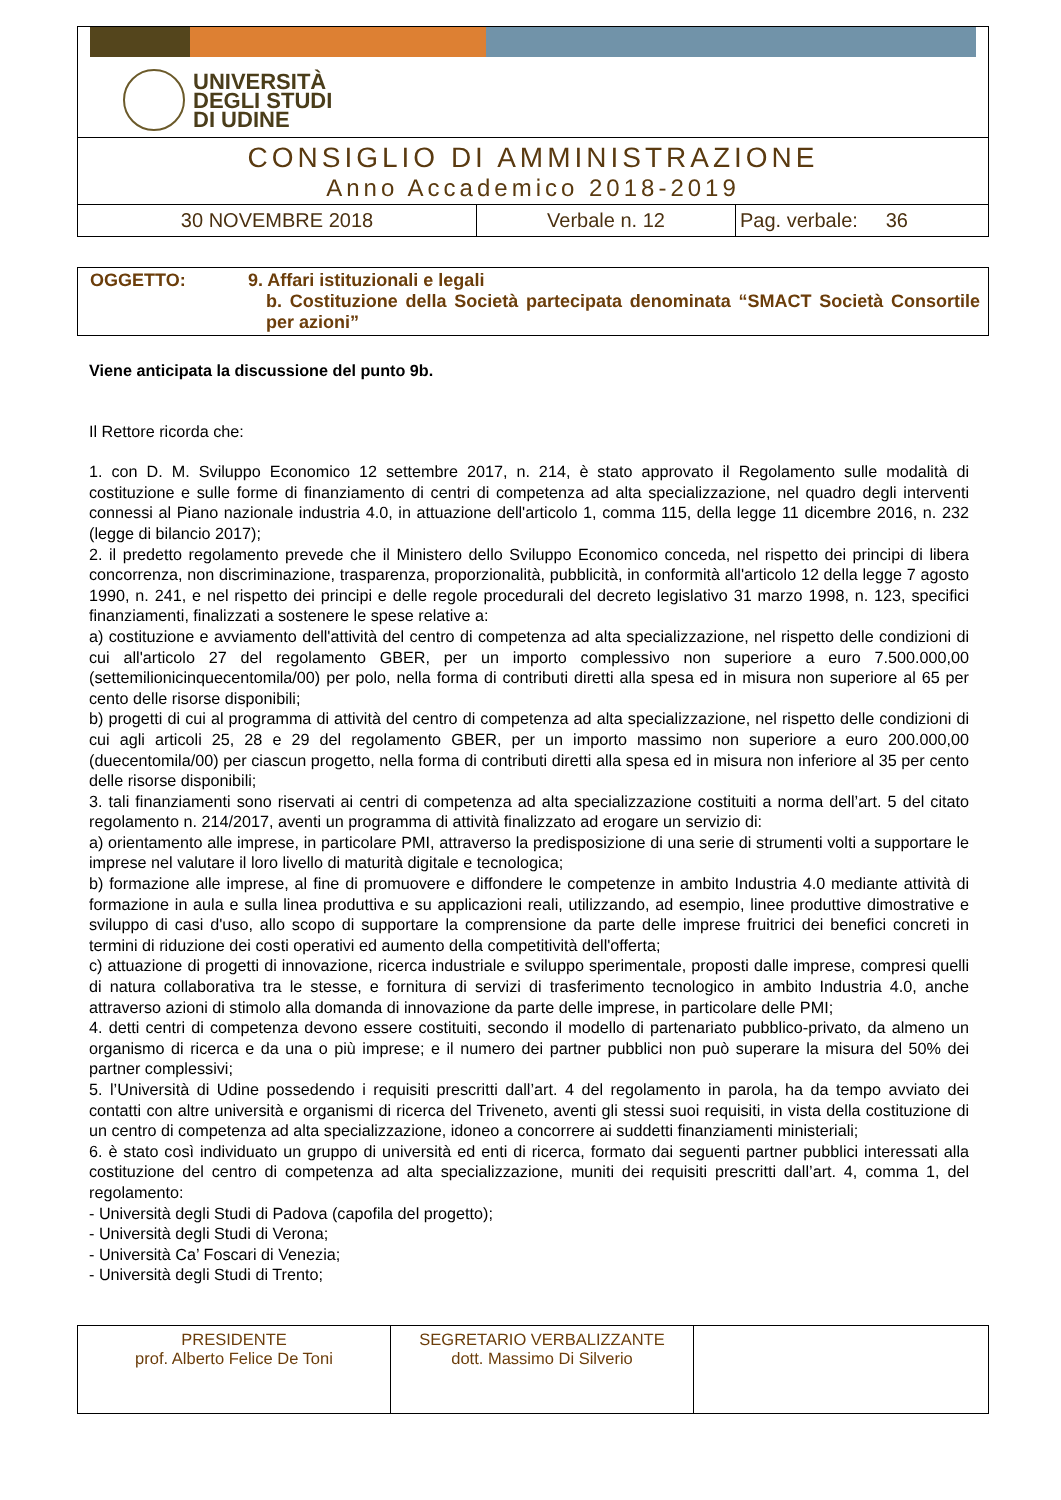UNIVERSITÀ
DEGLI STUDI
DI UDINE
CONSIGLIO DI AMMINISTRAZIONE
Anno Accademico 2018-2019
| 30 NOVEMBRE 2018 | Verbale n. 12 | Pag. verbale: 36 |
OGGETTO: 9. Affari istituzionali e legali
b. Costituzione della Società partecipata denominata “SMACT Società Consortile per azioni”
Viene anticipata la discussione del punto 9b.
Il Rettore ricorda che:
1. con D. M. Sviluppo Economico 12 settembre 2017, n. 214, è stato approvato il Regolamento sulle modalità di costituzione e sulle forme di finanziamento di centri di competenza ad alta specializzazione, nel quadro degli interventi connessi al Piano nazionale industria 4.0, in attuazione dell'articolo 1, comma 115, della legge 11 dicembre 2016, n. 232 (legge di bilancio 2017);
2. il predetto regolamento prevede che il Ministero dello Sviluppo Economico conceda, nel rispetto dei principi di libera concorrenza, non discriminazione, trasparenza, proporzionalità, pubblicità, in conformità all'articolo 12 della legge 7 agosto 1990, n. 241, e nel rispetto dei principi e delle regole procedurali del decreto legislativo 31 marzo 1998, n. 123, specifici finanziamenti, finalizzati a sostenere le spese relative a:
a) costituzione e avviamento dell'attività del centro di competenza ad alta specializzazione, nel rispetto delle condizioni di cui all'articolo 27 del regolamento GBER, per un importo complessivo non superiore a euro 7.500.000,00 (settemilionicinquecentomila/00) per polo, nella forma di contributi diretti alla spesa ed in misura non superiore al 65 per cento delle risorse disponibili;
b) progetti di cui al programma di attività del centro di competenza ad alta specializzazione, nel rispetto delle condizioni di cui agli articoli 25, 28 e 29 del regolamento GBER, per un importo massimo non superiore a euro 200.000,00 (duecentomila/00) per ciascun progetto, nella forma di contributi diretti alla spesa ed in misura non inferiore al 35 per cento delle risorse disponibili;
3. tali finanziamenti sono riservati ai centri di competenza ad alta specializzazione costituiti a norma dell’art. 5 del citato regolamento n. 214/2017, aventi un programma di attività finalizzato ad erogare un servizio di:
a) orientamento alle imprese, in particolare PMI, attraverso la predisposizione di una serie di strumenti volti a supportare le imprese nel valutare il loro livello di maturità digitale e tecnologica;
b) formazione alle imprese, al fine di promuovere e diffondere le competenze in ambito Industria 4.0 mediante attività di formazione in aula e sulla linea produttiva e su applicazioni reali, utilizzando, ad esempio, linee produttive dimostrative e sviluppo di casi d'uso, allo scopo di supportare la comprensione da parte delle imprese fruitrici dei benefici concreti in termini di riduzione dei costi operativi ed aumento della competitività dell'offerta;
c) attuazione di progetti di innovazione, ricerca industriale e sviluppo sperimentale, proposti dalle imprese, compresi quelli di natura collaborativa tra le stesse, e fornitura di servizi di trasferimento tecnologico in ambito Industria 4.0, anche attraverso azioni di stimolo alla domanda di innovazione da parte delle imprese, in particolare delle PMI;
4. detti centri di competenza devono essere costituiti, secondo il modello di partenariato pubblico-privato, da almeno un organismo di ricerca e da una o più imprese; e il numero dei partner pubblici non può superare la misura del 50% dei partner complessivi;
5. l’Università di Udine possedendo i requisiti prescritti dall’art. 4 del regolamento in parola, ha da tempo avviato dei contatti con altre università e organismi di ricerca del Triveneto, aventi gli stessi suoi requisiti, in vista della costituzione di un centro di competenza ad alta specializzazione, idoneo a concorrere ai suddetti finanziamenti ministeriali;
6. è stato così individuato un gruppo di università ed enti di ricerca, formato dai seguenti partner pubblici interessati alla costituzione del centro di competenza ad alta specializzazione, muniti dei requisiti prescritti dall’art. 4, comma 1, del regolamento:
- Università degli Studi di Padova (capofila del progetto);
- Università degli Studi di Verona;
- Università Ca’ Foscari di Venezia;
- Università degli Studi di Trento;
| PRESIDENTE prof. Alberto Felice De Toni | SEGRETARIO VERBALIZZANTE dott. Massimo Di Silverio | |